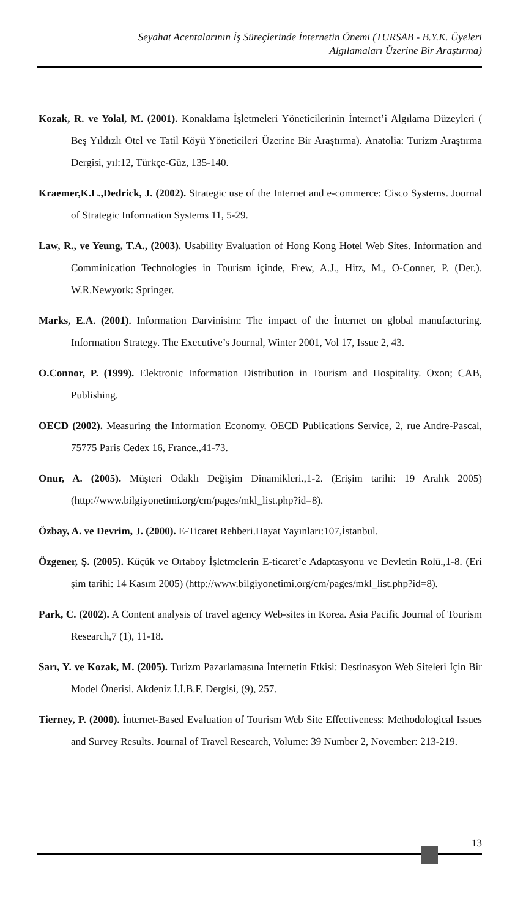Seyahat Acentalarının İş Süreçlerinde İnternetin Önemi (TURSAB - B.Y.K. Üyeleri
Algılamaları Üzerine Bir Araştırma)
Kozak, R. ve Yolal, M. (2001). Konaklama İşletmeleri Yöneticilerinin İnternet’i Algılama Düzeyleri ( Beş Yıldızlı Otel ve Tatil Köyü Yöneticileri Üzerine Bir Araştırma). Anatolia: Turizm Araştırma Dergisi, yıl:12, Türkçe-Güz, 135-140.
Kraemer,K.L.,Dedrick, J. (2002). Strategic use of the Internet and e-commerce: Cisco Systems. Journal of Strategic Information Systems 11, 5-29.
Law, R., ve Yeung, T.A., (2003). Usability Evaluation of Hong Kong Hotel Web Sites. Information and Comminication Technologies in Tourism içinde, Frew, A.J., Hitz, M., O-Conner, P. (Der.). W.R.Newyork: Springer.
Marks, E.A. (2001). Information Darvinisim: The impact of the İnternet on global manufacturing. Information Strategy. The Executive’s Journal, Winter 2001, Vol 17, Issue 2, 43.
O.Connor, P. (1999). Elektronic Information Distribution in Tourism and Hospitality. Oxon; CAB, Publishing.
OECD (2002). Measuring the Information Economy. OECD Publications Service, 2, rue Andre-Pascal, 75775 Paris Cedex 16, France.,41-73.
Onur, A. (2005). Müşteri Odaklı Değişim Dinamikleri.,1-2. (Erişim tarihi: 19 Aralık 2005) (http://www.bilgiyonetimi.org/cm/pages/mkl_list.php?id=8).
Özbay, A. ve Devrim, J. (2000). E-Ticaret Rehberi.Hayat Yayınları:107,İstanbul.
Özgener, Ş. (2005). Küçük ve Ortaboy İşletmelerin E-ticaret’e Adaptasyonu ve Devletin Rolü.,1-8. (Eri şim tarihi: 14 Kasım 2005) (http://www.bilgiyonetimi.org/cm/pages/mkl_list.php?id=8).
Park, C. (2002). A Content analysis of travel agency Web-sites in Korea. Asia Pacific Journal of Tourism Research,7 (1), 11-18.
Sarı, Y. ve Kozak, M. (2005). Turizm Pazarlamasına İnternetin Etkisi: Destinasyon Web Siteleri İçin Bir Model Önerisi. Akdeniz İ.İ.B.F. Dergisi, (9), 257.
Tierney, P. (2000). İnternet-Based Evaluation of Tourism Web Site Effectiveness: Methodological Issues and Survey Results. Journal of Travel Research, Volume: 39 Number 2, November: 213-219.
13